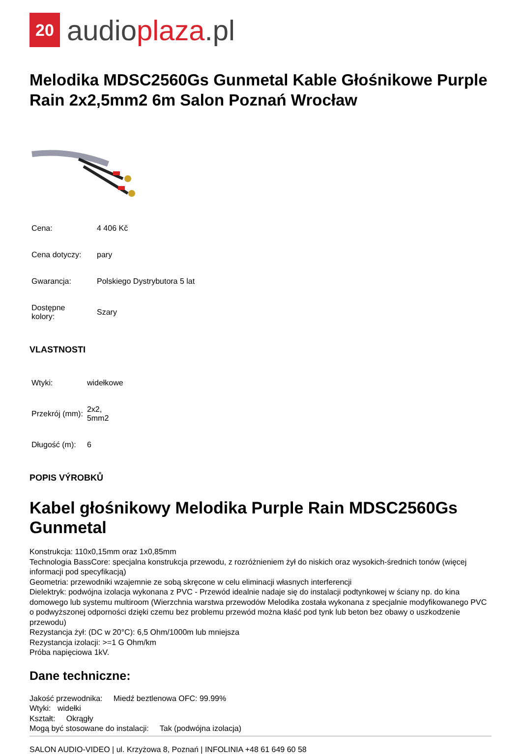20
audioplaza.pl
Melodika MDSC2560Gs Gunmetal Kable Głośnikowe Purple Rain 2x2,5mm2 6m Salon Poznań Wrocław
| Cena: | 4 406 Kč |
| Cena dotyczy: | pary |
| Gwarancja: | Polskiego Dystrybutora 5 lat |
| Dostępne kolory: | Szary |
VLASTNOSTI
| Wtyki: | widełkowe |
| Przekrój (mm): | 2x2, 5mm2 |
| Długość (m): | 6 |
POPIS VÝROBKŮ
Kabel głośnikowy Melodika Purple Rain MDSC2560Gs Gunmetal
Konstrukcja: 110x0,15mm oraz 1x0,85mm
Technologia BassCore: specjalna konstrukcja przewodu, z rozróżnieniem żył do niskich oraz wysokich-średnich tonów (więcej informacji pod specyfikacją)
Geometria: przewodniki wzajemnie ze sobą skręcone w celu eliminacji własnych interferencji
Dielektryk: podwójna izolacja wykonana z PVC - Przewód idealnie nadaje się do instalacji podtynkowej w ściany np. do kina domowego lub systemu multiroom (Wierzchnia warstwa przewodów Melodika została wykonana z specjalnie modyfikowanego PVC o podwyższonej odporności dzięki czemu bez problemu przewód można kłaść pod tynk lub beton bez obawy o uszkodzenie przewodu)
Rezystancja żył: (DC w 20°C): 6,5 Ohm/1000m lub mniejsza
Rezystancja izolacji: >=1 G Ohm/km
Próba napięciowa 1kV.
Dane techniczne:
Jakość przewodnika: Miedź beztlenowa OFC: 99.99%
Wtyki: widełki
Kształt: Okrągły
Mogą być stosowane do instalacji: Tak (podwójna izolacja)
SALON AUDIO-VIDEO | ul. Krzyżowa 8, Poznań | INFOLINIA +48 61 649 60 58